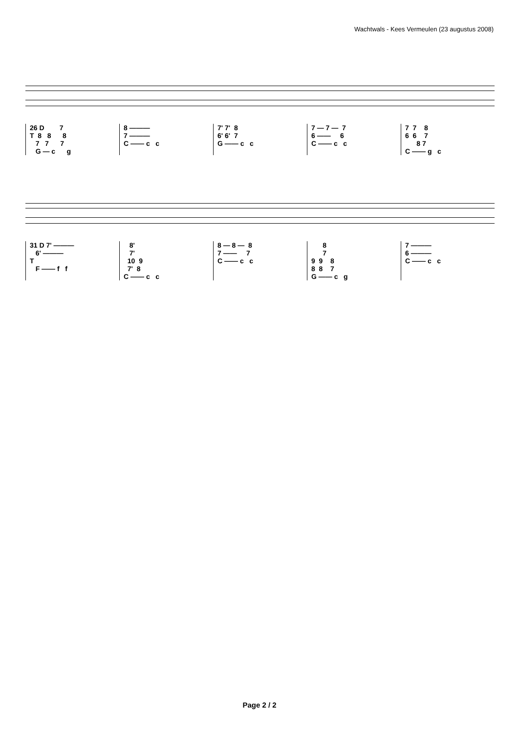Wachtwals - Kees Vermeulen (23 augustus 2008)
26 D 7 T 8 8 8 7 7 7 G — c g
8 ——— 7 ——— C —— c c
7' 7' 8 6' 6' 7 G —— c c
7 — 7 — 7 6 —— 6 C —— c c
7 7 8 6 6 7 8 7 C —— g c
31 D 7' ——— 6' ——— T F —— f f
8' 7' 10 9 7' 8 C —— c c
8 — 8 — 8 7 —— 7 C —— c c
8 7 9 9 8 8 8 7 G —— c g
7 ——— 6 ——— C —— c c
Page 2 / 2